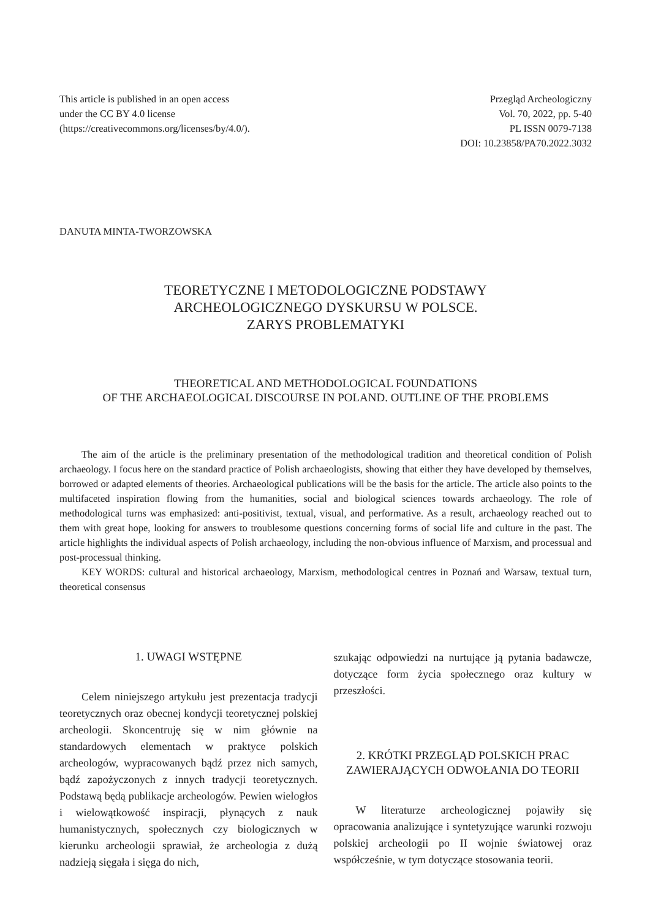This article is published in an open access
under the CC BY 4.0 license
(https://creativecommons.org/licenses/by/4.0/).
Przegląd Archeologiczny
Vol. 70, 2022, pp. 5-40
PL ISSN 0079-7138
DOI: 10.23858/PA70.2022.3032
DANUTA MINTA-TWORZOWSKA
TEORETYCZNE I METODOLOGICZNE PODSTAWY
ARCHEOLOGICZNEGO DYSKURSU W POLSCE.
ZARYS PROBLEMATYKI
THEORETICAL AND METHODOLOGICAL FOUNDATIONS
OF THE ARCHAEOLOGICAL DISCOURSE IN POLAND. OUTLINE OF THE PROBLEMS
The aim of the article is the preliminary presentation of the methodological tradition and theoretical condition of Polish archaeology. I focus here on the standard practice of Polish archaeologists, showing that either they have developed by themselves, borrowed or adapted elements of theories. Archaeological publications will be the basis for the article. The article also points to the multifaceted inspiration flowing from the humanities, social and biological sciences towards archaeology. The role of methodological turns was emphasized: anti-positivist, textual, visual, and performative. As a result, archaeology reached out to them with great hope, looking for answers to troublesome questions concerning forms of social life and culture in the past. The article highlights the individual aspects of Polish archaeology, including the non-obvious influence of Marxism, and processual and post-processual thinking.
KEY WORDS: cultural and historical archaeology, Marxism, methodological centres in Poznań and Warsaw, textual turn, theoretical consensus
1. UWAGI WSTĘPNE
Celem niniejszego artykułu jest prezentacja tradycji teoretycznych oraz obecnej kondycji teoretycznej polskiej archeologii. Skoncentruję się w nim głównie na standardowych elementach w praktyce polskich archeologów, wypracowanych bądź przez nich samych, bądź zapożyczonych z innych tradycji teoretycznych. Podstawą będą publikacje archeologów. Pewien wielogłos i wielowątkowość inspiracji, płynących z nauk humanistycznych, społecznych czy biologicznych w kierunku archeologii sprawiał, że archeologia z dużą nadzieją sięgała i sięga do nich,
szukając odpowiedzi na nurtujące ją pytania badawcze, dotyczące form życia społecznego oraz kultury w przeszłości.
2. KRÓTKI PRZEGLĄD POLSKICH PRAC ZAWIERAJĄCYCH ODWOŁANIA DO TEORII
W literaturze archeologicznej pojawiły się opracowania analizujące i syntetyzujące warunki rozwoju polskiej archeologii po II wojnie światowej oraz współcześnie, w tym dotyczące stosowania teorii.